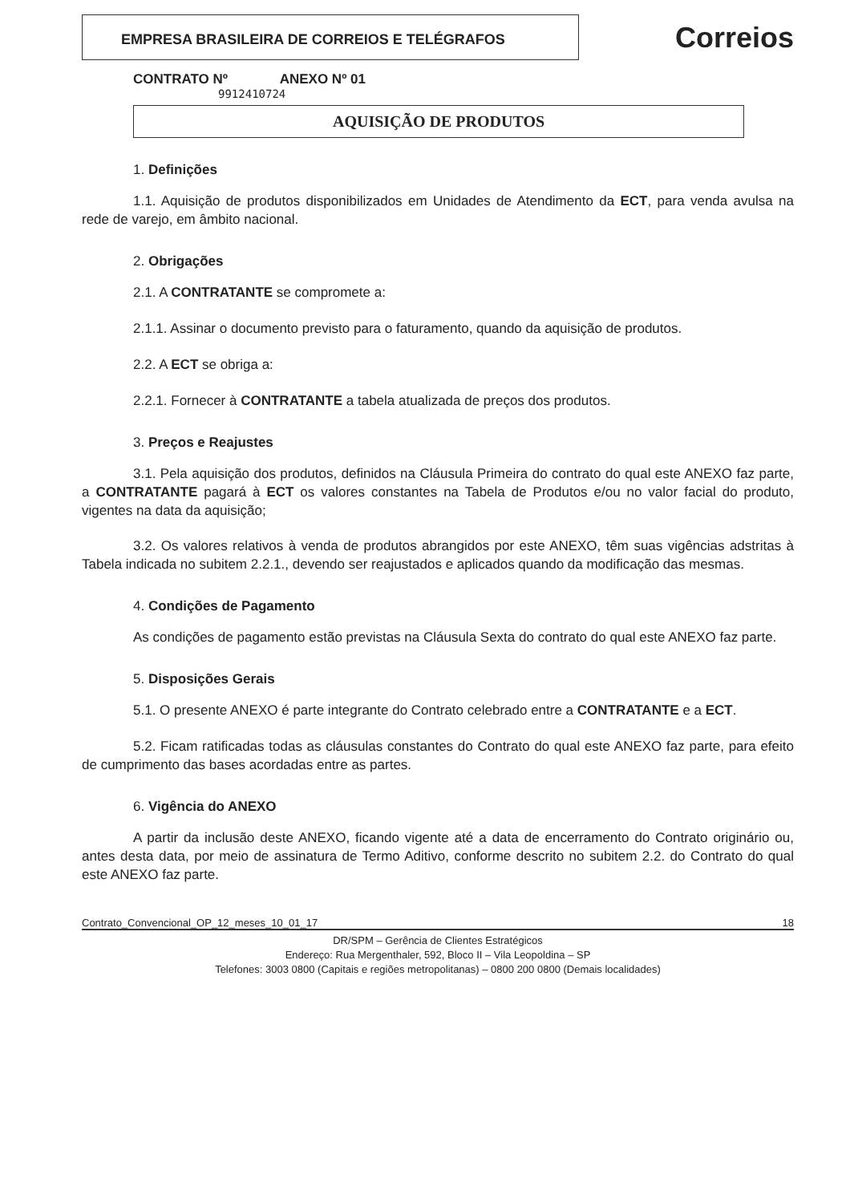EMPRESA BRASILEIRA DE CORREIOS E TELÉGRAFOS
Correios
CONTRATO Nº ANEXO Nº 01
9912410724
AQUISIÇÃO DE PRODUTOS
1. Definições
1.1. Aquisição de produtos disponibilizados em Unidades de Atendimento da ECT, para venda avulsa na rede de varejo, em âmbito nacional.
2. Obrigações
2.1. A CONTRATANTE se compromete a:
2.1.1. Assinar o documento previsto para o faturamento, quando da aquisição de produtos.
2.2. A ECT se obriga a:
2.2.1. Fornecer à CONTRATANTE a tabela atualizada de preços dos produtos.
3. Preços e Reajustes
3.1. Pela aquisição dos produtos, definidos na Cláusula Primeira do contrato do qual este ANEXO faz parte, a CONTRATANTE pagará à ECT os valores constantes na Tabela de Produtos e/ou no valor facial do produto, vigentes na data da aquisição;
3.2. Os valores relativos à venda de produtos abrangidos por este ANEXO, têm suas vigências adstritas à Tabela indicada no subitem 2.2.1., devendo ser reajustados e aplicados quando da modificação das mesmas.
4. Condições de Pagamento
As condições de pagamento estão previstas na Cláusula Sexta do contrato do qual este ANEXO faz parte.
5. Disposições Gerais
5.1. O presente ANEXO é parte integrante do Contrato celebrado entre a CONTRATANTE e a ECT.
5.2. Ficam ratificadas todas as cláusulas constantes do Contrato do qual este ANEXO faz parte, para efeito de cumprimento das bases acordadas entre as partes.
6. Vigência do ANEXO
A partir da inclusão deste ANEXO, ficando vigente até a data de encerramento do Contrato originário ou, antes desta data, por meio de assinatura de Termo Aditivo, conforme descrito no subitem 2.2. do Contrato do qual este ANEXO faz parte.
Contrato_Convencional_OP_12_meses_10_01_17 18
DR/SPM – Gerência de Clientes Estratégicos
Endereço: Rua Mergenthaler, 592, Bloco II – Vila Leopoldina – SP
Telefones: 3003 0800 (Capitais e regiões metropolitanas) – 0800 200 0800 (Demais localidades)